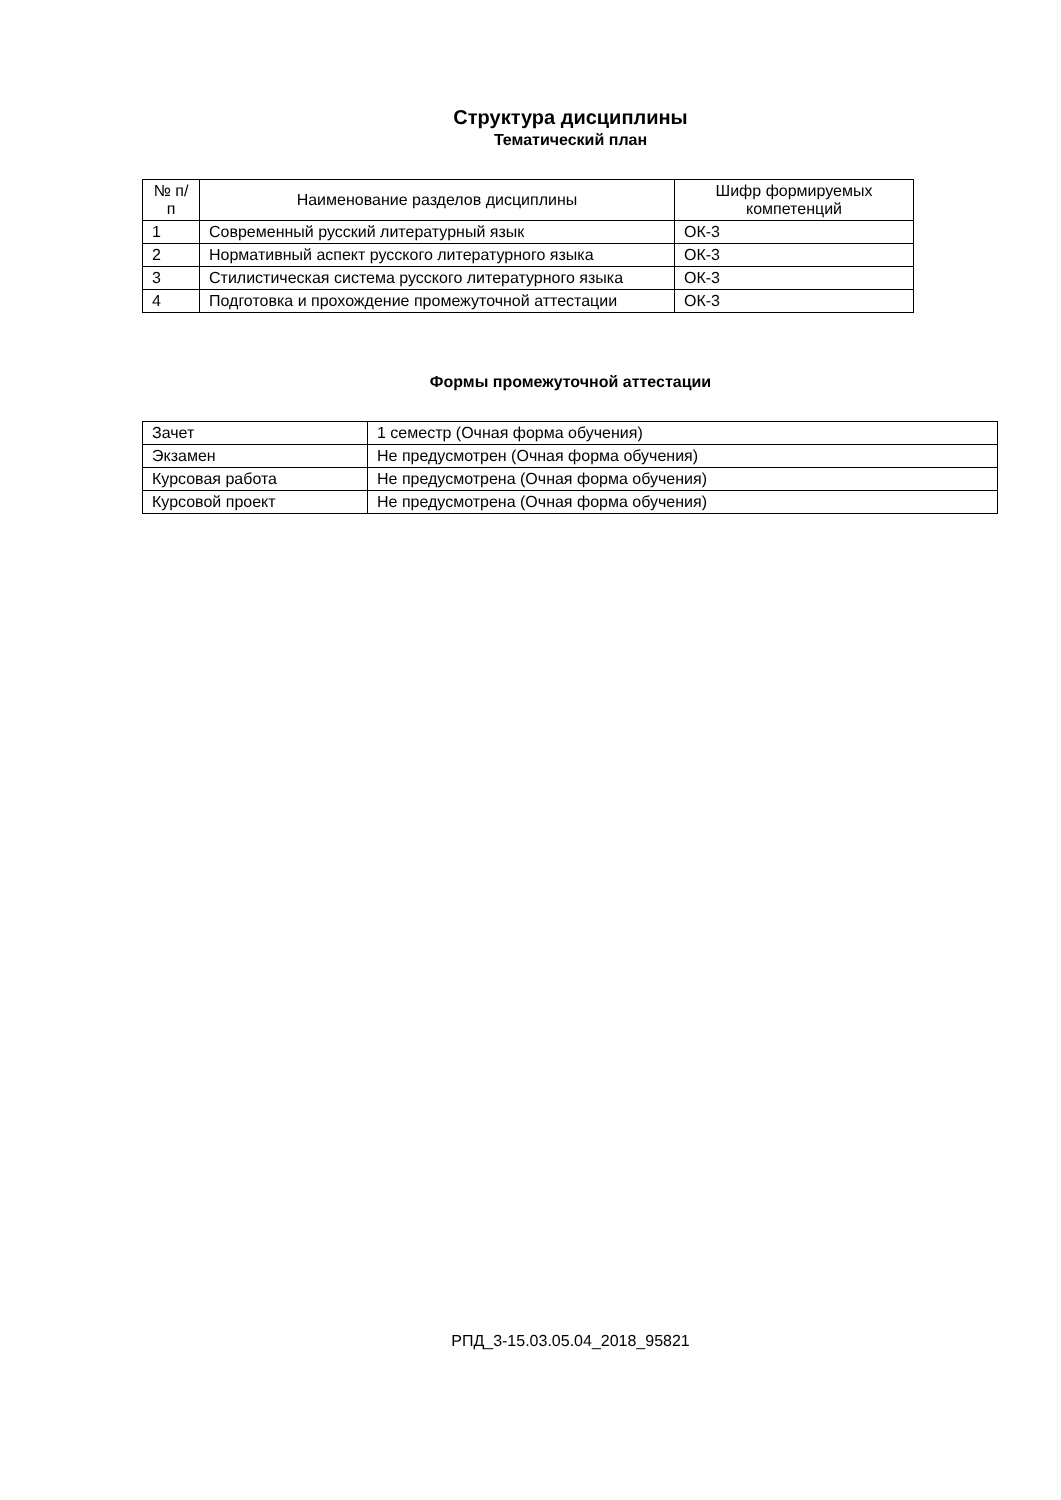Структура дисциплины
Тематический план
| № п/п | Наименование разделов дисциплины | Шифр формируемых компетенций |
| --- | --- | --- |
| 1 | Современный русский литературный язык | ОК-3 |
| 2 | Нормативный аспект русского литературного языка | ОК-3 |
| 3 | Стилистическая система русского литературного языка | ОК-3 |
| 4 | Подготовка и прохождение промежуточной аттестации | ОК-3 |
Формы промежуточной аттестации
| Зачет | 1 семестр (Очная форма обучения) |
| Экзамен | Не предусмотрен (Очная форма обучения) |
| Курсовая работа | Не предусмотрена (Очная форма обучения) |
| Курсовой проект | Не предусмотрена (Очная форма обучения) |
РПД_3-15.03.05.04_2018_95821